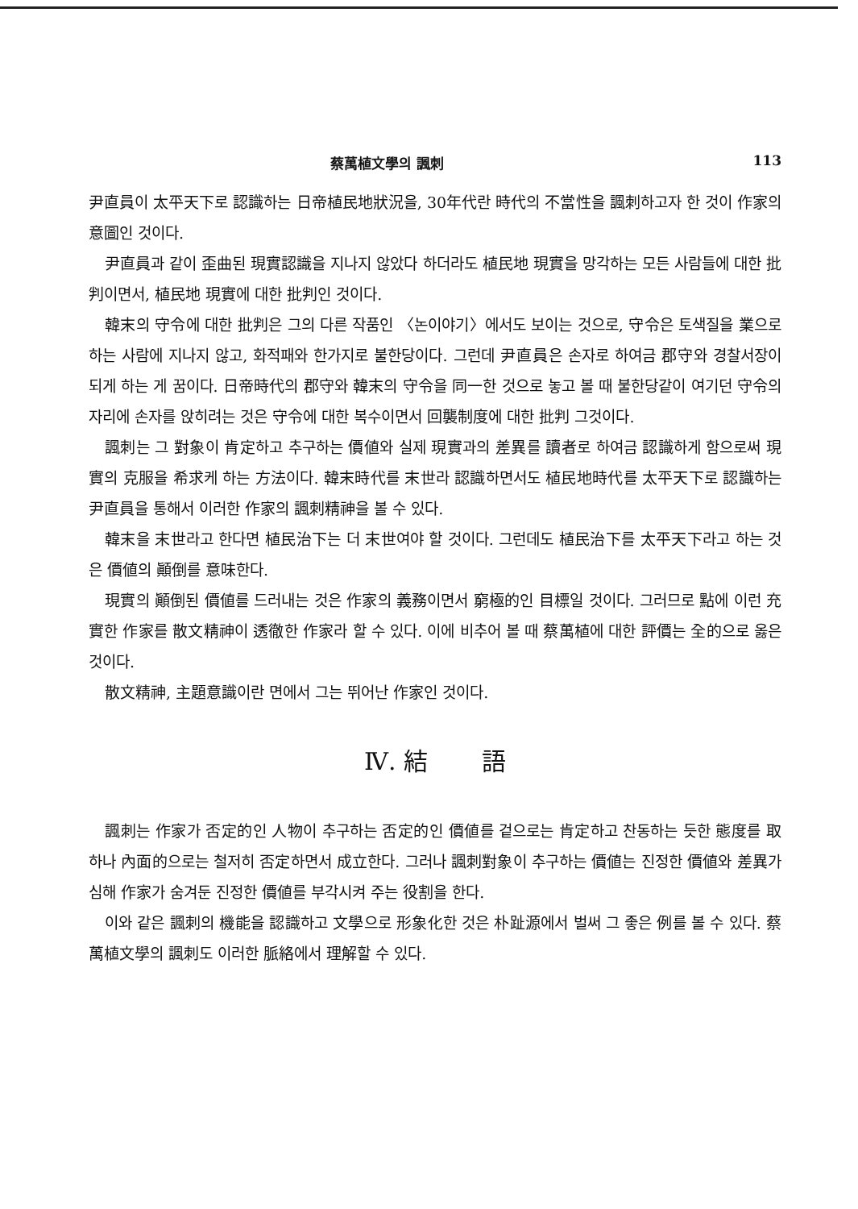蔡萬植文學의 諷刺 113
尹直員이 太平天下로 認識하는 日帝植民地狀況을, 30年代란 時代의 不當性을 諷刺하고자 한 것이 作家의 意圖인 것이다.
尹直員과 같이 歪曲된 現實認識을 지나지 않았다 하더라도 植民地 現實을 망각하는 모든 사람들에 대한 批判이면서, 植民地 現實에 대한 批判인 것이다.
韓末의 守令에 대한 批判은 그의 다른 작품인 〈논이야기〉에서도 보이는 것으로, 守令은 토색질을 業으로 하는 사람에 지나지 않고, 화적패와 한가지로 불한당이다. 그런데 尹直員은 손자로 하여금 郡守와 경찰서장이 되게 하는 게 꿈이다. 日帝時代의 郡守와 韓末의 守令을 同一한 것으로 놓고 볼 때 불한당같이 여기던 守令의 자리에 손자를 앉히려는 것은 守令에 대한 복수이면서 回襲制度에 대한 批判 그것이다.
諷刺는 그 對象이 肯定하고 추구하는 價値와 실제 現實과의 差異를 讀者로 하여금 認識하게 함으로써 現實의 克服을 希求케 하는 方法이다. 韓末時代를 末世라 認識하면서도 植民地時代를 太平天下로 認識하는 尹直員을 통해서 이러한 作家의 諷刺精神을 볼 수 있다.
韓末을 末世라고 한다면 植民治下는 더 末世여야 할 것이다. 그런데도 植民治下를 太平天下라고 하는 것은 價値의 顚倒를 意味한다.
現實의 顚倒된 價値를 드러내는 것은 作家의 義務이면서 窮極的인 目標일 것이다. 그러므로 點에 이런 充實한 作家를 散文精神이 透徹한 作家라 할 수 있다. 이에 비추어 볼 때 蔡萬植에 대한 評價는 全的으로 옳은 것이다.
散文精神, 主題意識이란 면에서 그는 뛰어난 作家인 것이다.
Ⅳ. 結 語
諷刺는 作家가 否定的인 人物이 추구하는 否定的인 價値를 겉으로는 肯定하고 찬동하는 듯한 態度를 取하나 內面的으로는 철저히 否定하면서 成立한다. 그러나 諷刺對象이 추구하는 價値는 진정한 價値와 差異가 심해 作家가 숨겨둔 진정한 價値를 부각시켜 주는 役割을 한다.
이와 같은 諷刺의 機能을 認識하고 文學으로 形象化한 것은 朴趾源에서 벌써 그 좋은 例를 볼 수 있다. 蔡萬植文學의 諷刺도 이러한 脈絡에서 理解할 수 있다.